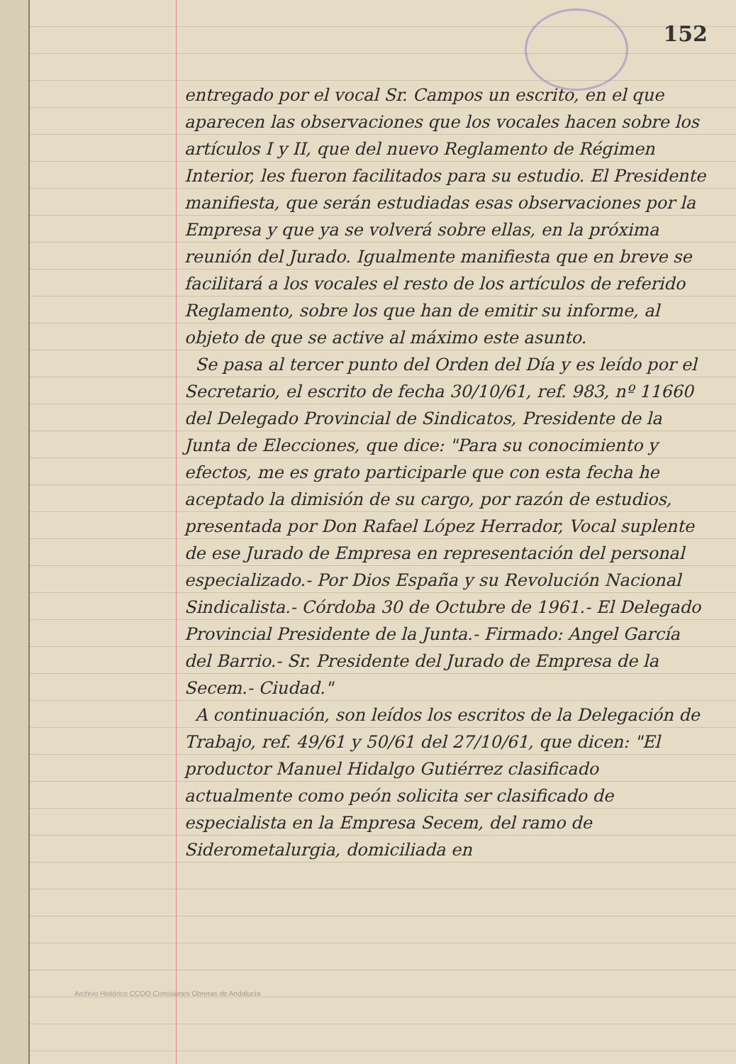152
entregado por el vocal Sr. Campos un escrito, en el que aparecen las observaciones que los vocales hacen sobre los artículos I y II, que del nuevo Reglamento de Régimen Interior, les fueron facilitados para su estudio. El Presidente manifiesta, que serán estudiadas esas observaciones por la Empresa y que ya se volverá sobre ellas, en la próxima reunión del Jurado. Igualmente manifiesta que en breve se facilitará a los vocales el resto de los artículos de referido Reglamento, sobre los que han de emitir su informe, al objeto de que se active al máximo este asunto.
Se pasa al tercer punto del Orden del Día y es leído por el Secretario, el escrito de fecha 30/10/61, ref. 983, nº 11660 del Delegado Provincial de Sindicatos, Presidente de la Junta de Elecciones, que dice: "Para su conocimiento y efectos, me es grato participarle que con esta fecha he aceptado la dimisión de su cargo, por razón de estudios, presentada por Don Rafael López Herrador, Vocal suplente de ese Jurado de Empresa en representación del personal especializado.- Por Dios España y su Revolución Nacional Sindicalista.- Córdoba 30 de Octubre de 1961.- El Delegado Provincial Presidente de la Junta.- Firmado: Angel García del Barrio.- Sr. Presidente del Jurado de Empresa de la Secem.- Ciudad."
A continuación, son leídos los escritos de la Delegación de Trabajo, ref. 49/61 y 50/61 del 27/10/61, que dicen: "El productor Manuel Hidalgo Gutiérrez clasificado actualmente como peón solicita ser clasificado de especialista en la Empresa Secem, del ramo de Siderometalurgia, domiciliada en
Archivo Histórico CCOO Comisiones Obreras de Andalucía